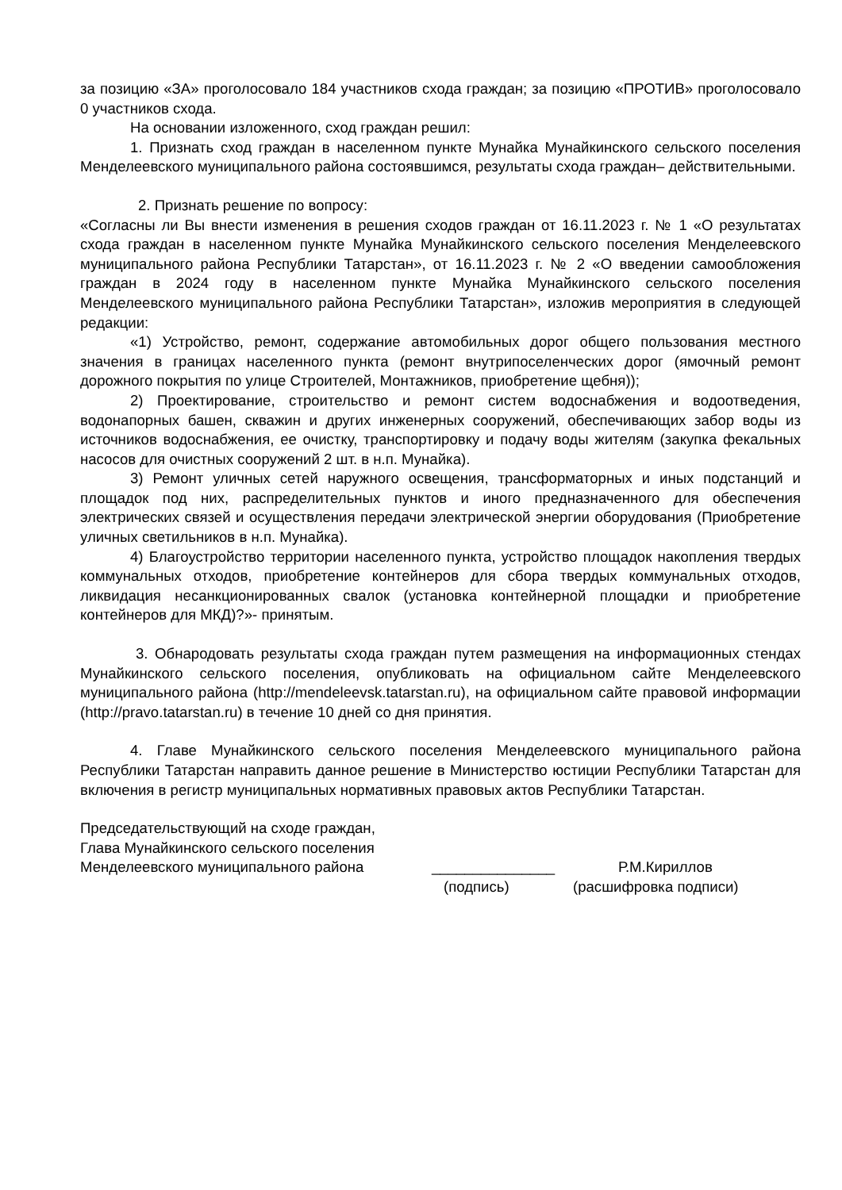за позицию «ЗА» проголосовало 184 участников схода граждан; за позицию «ПРОТИВ» проголосовало 0 участников схода.
На основании изложенного, сход граждан решил:
1. Признать сход граждан в населенном пункте Мунайка Мунайкинского сельского поселения Менделеевского муниципального района состоявшимся, результаты схода граждан– действительными.
2. Признать решение по вопросу:
«Согласны ли Вы внести изменения в решения сходов граждан от 16.11.2023 г. № 1 «О результатах схода граждан в населенном пункте Мунайка Мунайкинского сельского поселения Менделеевского муниципального района Республики Татарстан», от 16.11.2023 г. № 2 «О введении самообложения граждан в 2024 году в населенном пункте Мунайка Мунайкинского сельского поселения Менделеевского муниципального района Республики Татарстан», изложив мероприятия в следующей редакции:
«1) Устройство, ремонт, содержание автомобильных дорог общего пользования местного значения в границах населенного пункта (ремонт внутрипоселенческих дорог (ямочный ремонт дорожного покрытия по улице Строителей, Монтажников, приобретение щебня));
2) Проектирование, строительство и ремонт систем водоснабжения и водоотведения, водонапорных башен, скважин и других инженерных сооружений, обеспечивающих забор воды из источников водоснабжения, ее очистку, транспортировку и подачу воды жителям (закупка фекальных насосов для очистных сооружений 2 шт. в н.п. Мунайка).
3) Ремонт уличных сетей наружного освещения, трансформаторных и иных подстанций и площадок под них, распределительных пунктов и иного предназначенного для обеспечения электрических связей и осуществления передачи электрической энергии оборудования (Приобретение уличных светильников в н.п. Мунайка).
4) Благоустройство территории населенного пункта, устройство площадок накопления твердых коммунальных отходов, приобретение контейнеров для сбора твердых коммунальных отходов, ликвидация несанкционированных свалок (установка контейнерной площадки и приобретение контейнеров для МКД)?»- принятым.
3. Обнародовать результаты схода граждан путем размещения на информационных стендах Мунайкинского сельского поселения, опубликовать на официальном сайте Менделеевского муниципального района (http://mendeleevsk.tatarstan.ru), на официальном сайте правовой информации (http://pravo.tatarstan.ru) в течение 10 дней со дня принятия.
4. Главе Мунайкинского сельского поселения Менделеевского муниципального района Республики Татарстан направить данное решение в Министерство юстиции Республики Татарстан для включения в регистр муниципальных нормативных правовых актов Республики Татарстан.
Председательствующий на сходе граждан,
Глава Мунайкинского сельского поселения
Менделеевского муниципального района _______________ Р.М.Кириллов
(подпись) (расшифровка подписи)